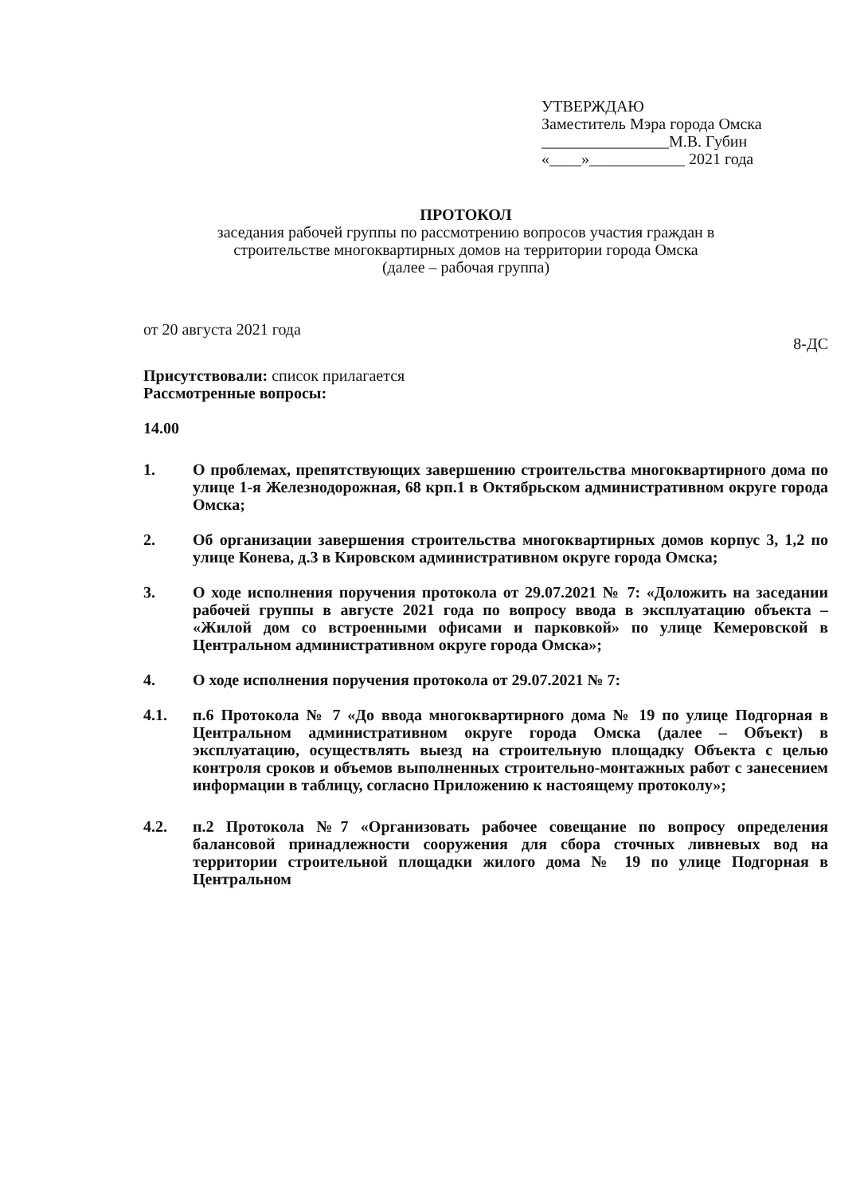УТВЕРЖДАЮ
Заместитель Мэра города Омска
________________М.В. Губин
«____»____________ 2021 года
ПРОТОКОЛ
заседания рабочей группы по рассмотрению вопросов участия граждан в
строительстве многоквартирных домов на территории города Омска
(далее – рабочая группа)
от 20 августа 2021 года 8-ДС
Присутствовали: список прилагается
Рассмотренные вопросы:
14.00
1. О проблемах, препятствующих завершению строительства многоквартирного дома по улице 1-я Железнодорожная, 68 крп.1 в Октябрьском административном округе города Омска;
2. Об организации завершения строительства многоквартирных домов корпус 3, 1,2 по улице Конева, д.3 в Кировском административном округе города Омска;
3. О ходе исполнения поручения протокола от 29.07.2021 № 7: «Доложить на заседании рабочей группы в августе 2021 года по вопросу ввода в эксплуатацию объекта – «Жилой дом со встроенными офисами и парковкой» по улице Кемеровской в Центральном административном округе города Омска»;
4. О ходе исполнения поручения протокола от 29.07.2021 № 7:
4.1. п.6 Протокола № 7 «До ввода многоквартирного дома № 19 по улице Подгорная в Центральном административном округе города Омска (далее – Объект) в эксплуатацию, осуществлять выезд на строительную площадку Объекта с целью контроля сроков и объемов выполненных строительно-монтажных работ с занесением информации в таблицу, согласно Приложению к настоящему протоколу»;
4.2. п.2 Протокола №7 «Организовать рабочее совещание по вопросу определения балансовой принадлежности сооружения для сбора сточных ливневых вод на территории строительной площадки жилого дома № 19 по улице Подгорная в Центральном